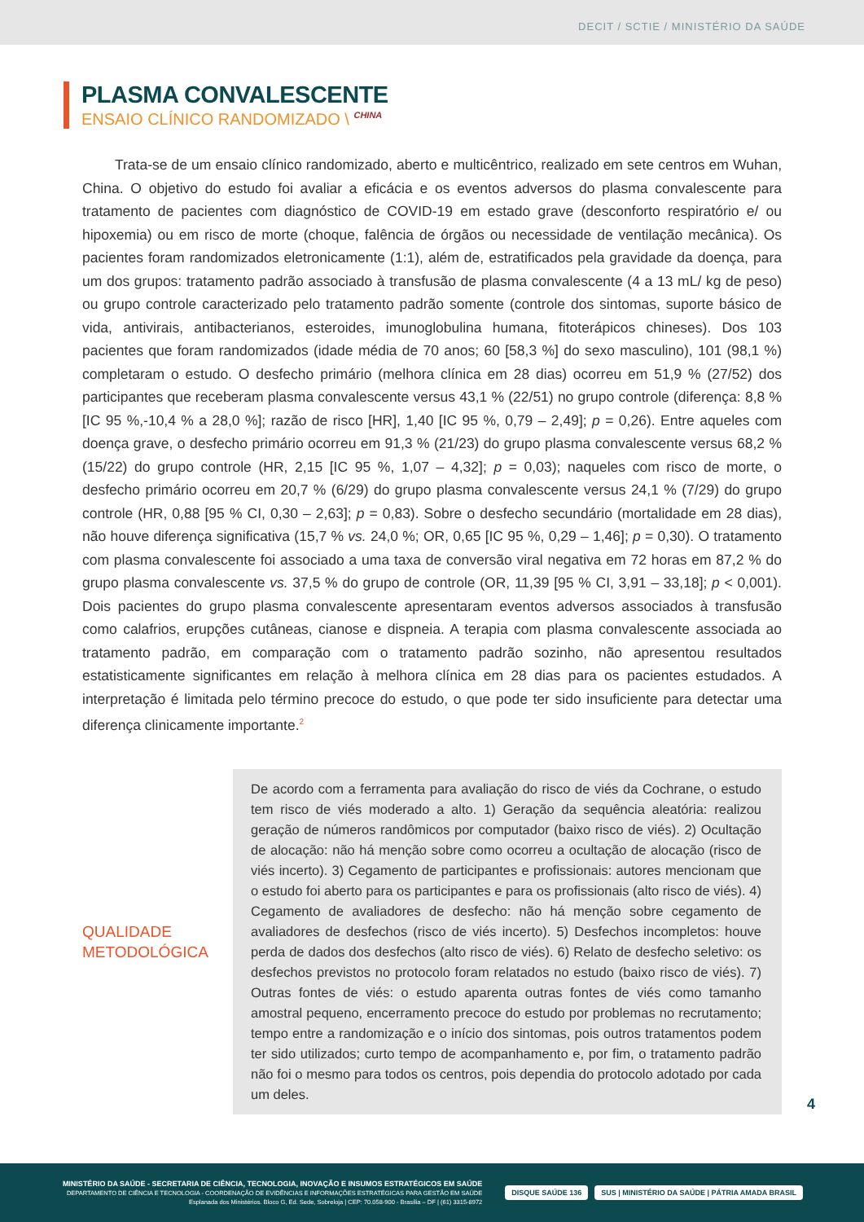DECIT / SCTIE / MINISTÉRIO DA SAÚDE
PLASMA CONVALESCENTE
ENSAIO CLÍNICO RANDOMIZADO \ <sup>CHINA</sup>
Trata-se de um ensaio clínico randomizado, aberto e multicêntrico, realizado em sete centros em Wuhan, China. O objetivo do estudo foi avaliar a eficácia e os eventos adversos do plasma convalescente para tratamento de pacientes com diagnóstico de COVID-19 em estado grave (desconforto respiratório e/ ou hipoxemia) ou em risco de morte (choque, falência de órgãos ou necessidade de ventilação mecânica). Os pacientes foram randomizados eletronicamente (1:1), além de, estratificados pela gravidade da doença, para um dos grupos: tratamento padrão associado à transfusão de plasma convalescente (4 a 13 mL/ kg de peso) ou grupo controle caracterizado pelo tratamento padrão somente (controle dos sintomas, suporte básico de vida, antivirais, antibacterianos, esteroides, imunoglobulina humana, fitoterápicos chineses). Dos 103 pacientes que foram randomizados (idade média de 70 anos; 60 [58,3 %] do sexo masculino), 101 (98,1 %) completaram o estudo. O desfecho primário (melhora clínica em 28 dias) ocorreu em 51,9 % (27/52) dos participantes que receberam plasma convalescente versus 43,1 % (22/51) no grupo controle (diferença: 8,8 % [IC 95 %,-10,4 % a 28,0 %]; razão de risco [HR], 1,40 [IC 95 %, 0,79 – 2,49]; p = 0,26). Entre aqueles com doença grave, o desfecho primário ocorreu em 91,3 % (21/23) do grupo plasma convalescente versus 68,2 % (15/22) do grupo controle (HR, 2,15 [IC 95 %, 1,07 – 4,32]; p = 0,03); naqueles com risco de morte, o desfecho primário ocorreu em 20,7 % (6/29) do grupo plasma convalescente versus 24,1 % (7/29) do grupo controle (HR, 0,88 [95 % CI, 0,30 – 2,63]; p = 0,83). Sobre o desfecho secundário (mortalidade em 28 dias), não houve diferença significativa (15,7 % vs. 24,0 %; OR, 0,65 [IC 95 %, 0,29 – 1,46]; p = 0,30). O tratamento com plasma convalescente foi associado a uma taxa de conversão viral negativa em 72 horas em 87,2 % do grupo plasma convalescente vs. 37,5 % do grupo de controle (OR, 11,39 [95 % CI, 3,91 – 33,18]; p < 0,001). Dois pacientes do grupo plasma convalescente apresentaram eventos adversos associados à transfusão como calafrios, erupções cutâneas, cianose e dispneia. A terapia com plasma convalescente associada ao tratamento padrão, em comparação com o tratamento padrão sozinho, não apresentou resultados estatisticamente significantes em relação à melhora clínica em 28 dias para os pacientes estudados. A interpretação é limitada pelo término precoce do estudo, o que pode ter sido insuficiente para detectar uma diferença clinicamente importante.<sup>2</sup>
QUALIDADE
METODOLÓGICA
De acordo com a ferramenta para avaliação do risco de viés da Cochrane, o estudo tem risco de viés moderado a alto. 1) Geração da sequência aleatória: realizou geração de números randômicos por computador (baixo risco de viés). 2) Ocultação de alocação: não há menção sobre como ocorreu a ocultação de alocação (risco de viés incerto). 3) Cegamento de participantes e profissionais: autores mencionam que o estudo foi aberto para os participantes e para os profissionais (alto risco de viés). 4) Cegamento de avaliadores de desfecho: não há menção sobre cegamento de avaliadores de desfechos (risco de viés incerto). 5) Desfechos incompletos: houve perda de dados dos desfechos (alto risco de viés). 6) Relato de desfecho seletivo: os desfechos previstos no protocolo foram relatados no estudo (baixo risco de viés). 7) Outras fontes de viés: o estudo aparenta outras fontes de viés como tamanho amostral pequeno, encerramento precoce do estudo por problemas no recrutamento; tempo entre a randomização e o início dos sintomas, pois outros tratamentos podem ter sido utilizados; curto tempo de acompanhamento e, por fim, o tratamento padrão não foi o mesmo para todos os centros, pois dependia do protocolo adotado por cada um deles.
4
MINISTÉRIO DA SAÚDE - SECRETARIA DE CIÊNCIA, TECNOLOGIA, INOVAÇÃO E INSUMOS ESTRATÉGICOS EM SAÚDE
DEPARTAMENTO DE CIÊNCIA E TECNOLOGIA - COORDENAÇÃO DE EVIDÊNCIAS E INFORMAÇÕES ESTRATÉGICAS PARA GESTÃO EM SAÚDE
Esplanada dos Ministérios. Bloco G, Ed. Sede, Sobreloja | CEP: 70.058-900 - Brasília – DF | (61) 3315-8972
DISQUE SAÚDE 136
SUS | MINISTÉRIO DA SAÚDE | PÁTRIA AMADA BRASIL